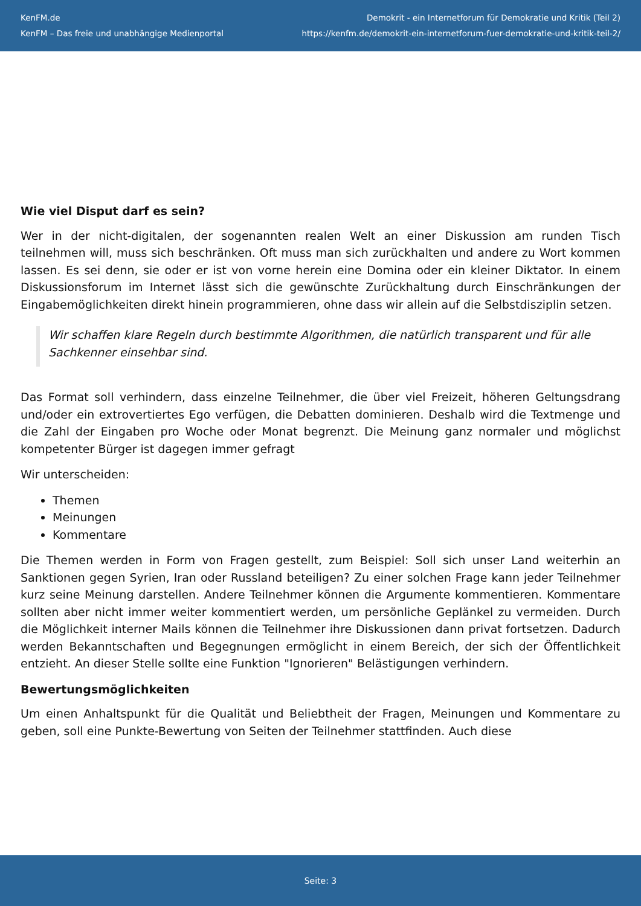KenFM.de
KenFM – Das freie und unabhängige Medienportal
Demokrit - ein Internetforum für Demokratie und Kritik (Teil 2)
https://kenfm.de/demokrit-ein-internetforum-fuer-demokratie-und-kritik-teil-2/
Wie viel Disput darf es sein?
Wer in der nicht-digitalen, der sogenannten realen Welt an einer Diskussion am runden Tisch teilnehmen will, muss sich beschränken. Oft muss man sich zurückhalten und andere zu Wort kommen lassen. Es sei denn, sie oder er ist von vorne herein eine Domina oder ein kleiner Diktator. In einem Diskussionsforum im Internet lässt sich die gewünschte Zurückhaltung durch Einschränkungen der Eingabemöglichkeiten direkt hinein programmieren, ohne dass wir allein auf die Selbstdisziplin setzen.
Wir schaffen klare Regeln durch bestimmte Algorithmen, die natürlich transparent und für alle Sachkenner einsehbar sind.
Das Format soll verhindern, dass einzelne Teilnehmer, die über viel Freizeit, höheren Geltungsdrang und/oder ein extrovertiertes Ego verfügen, die Debatten dominieren. Deshalb wird die Textmenge und die Zahl der Eingaben pro Woche oder Monat begrenzt. Die Meinung ganz normaler und möglichst kompetenter Bürger ist dagegen immer gefragt
Wir unterscheiden:
Themen
Meinungen
Kommentare
Die Themen werden in Form von Fragen gestellt, zum Beispiel: Soll sich unser Land weiterhin an Sanktionen gegen Syrien, Iran oder Russland beteiligen? Zu einer solchen Frage kann jeder Teilnehmer kurz seine Meinung darstellen. Andere Teilnehmer können die Argumente kommentieren. Kommentare sollten aber nicht immer weiter kommentiert werden, um persönliche Geplänkel zu vermeiden. Durch die Möglichkeit interner Mails können die Teilnehmer ihre Diskussionen dann privat fortsetzen. Dadurch werden Bekanntschaften und Begegnungen ermöglicht in einem Bereich, der sich der Öffentlichkeit entzieht. An dieser Stelle sollte eine Funktion "Ignorieren" Belästigungen verhindern.
Bewertungsmöglichkeiten
Um einen Anhaltspunkt für die Qualität und Beliebtheit der Fragen, Meinungen und Kommentare zu geben, soll eine Punkte-Bewertung von Seiten der Teilnehmer stattfinden. Auch diese
Seite: 3